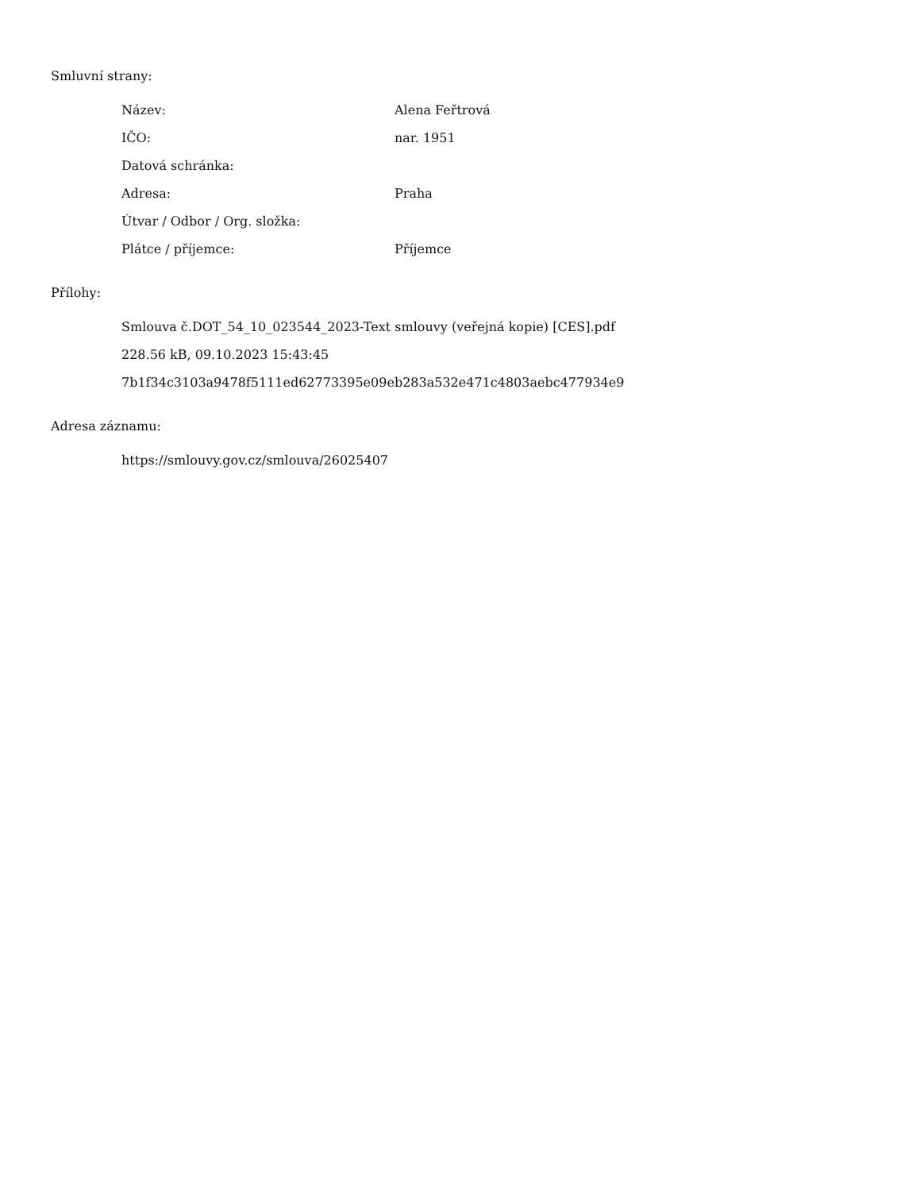Smluvní strany:
| Název: | Alena Feřtrová |
| IČO: | nar. 1951 |
| Datová schránka: | |
| Adresa: | Praha |
| Útvar / Odbor / Org. složka: | |
| Plátce / příjemce: | Příjemce |
Přílohy:
Smlouva č.DOT_54_10_023544_2023-Text smlouvy (veřejná kopie) [CES].pdf
228.56 kB, 09.10.2023 15:43:45
7b1f34c3103a9478f5111ed62773395e09eb283a532e471c4803aebc477934e9
Adresa záznamu:
https://smlouvy.gov.cz/smlouva/26025407